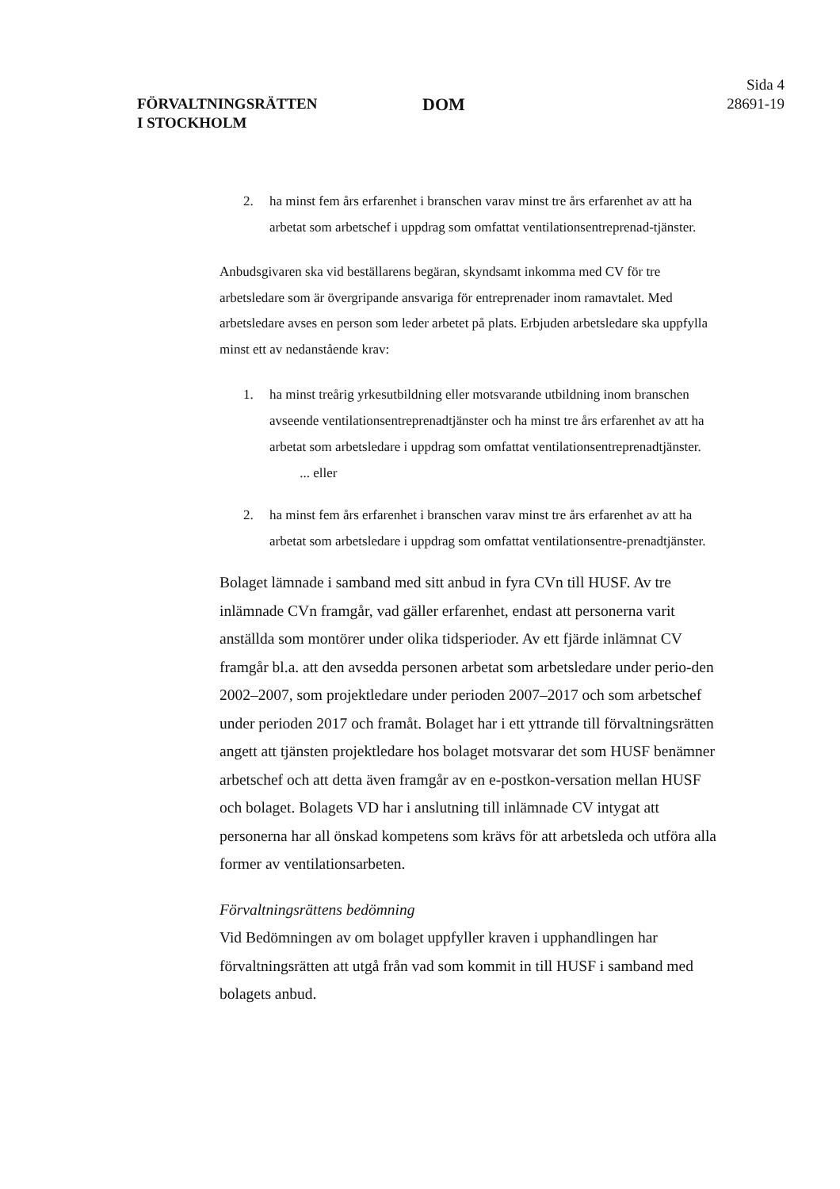FÖRVALTNINGSRÄTTEN
I STOCKHOLM
DOM
Sida 4
28691-19
2. ha minst fem års erfarenhet i branschen varav minst tre års erfarenhet av att ha arbetat som arbetschef i uppdrag som omfattat ventilationsentreprenad-tjänster.
Anbudsgivaren ska vid beställarens begäran, skyndsamt inkomma med CV för tre arbetsledare som är övergripande ansvariga för entreprenader inom ramavtalet. Med arbetsledare avses en person som leder arbetet på plats. Erbjuden arbetsledare ska uppfylla minst ett av nedanstående krav:
1. ha minst treårig yrkesutbildning eller motsvarande utbildning inom branschen avseende ventilationsentreprenadtjänster och ha minst tre års erfarenhet av att ha arbetat som arbetsledare i uppdrag som omfattat ventilationsentreprenadtjänster. ... eller
2. ha minst fem års erfarenhet i branschen varav minst tre års erfarenhet av att ha arbetat som arbetsledare i uppdrag som omfattat ventilationsentre-prenadtjänster.
Bolaget lämnade i samband med sitt anbud in fyra CVn till HUSF. Av tre inlämnade CVn framgår, vad gäller erfarenhet, endast att personerna varit anställda som montörer under olika tidsperioder. Av ett fjärde inlämnat CV framgår bl.a. att den avsedda personen arbetat som arbetsledare under perio-den 2002–2007, som projektledare under perioden 2007–2017 och som arbetschef under perioden 2017 och framåt. Bolaget har i ett yttrande till förvaltningsrätten angett att tjänsten projektledare hos bolaget motsvarar det som HUSF benämner arbetschef och att detta även framgår av en e-postkon-versation mellan HUSF och bolaget. Bolagets VD har i anslutning till inlämnade CV intygat att personerna har all önskad kompetens som krävs för att arbetsleda och utföra alla former av ventilationsarbeten.
Förvaltningsrättens bedömning
Vid Bedömningen av om bolaget uppfyller kraven i upphandlingen har förvaltningsrätten att utgå från vad som kommit in till HUSF i samband med bolagets anbud.